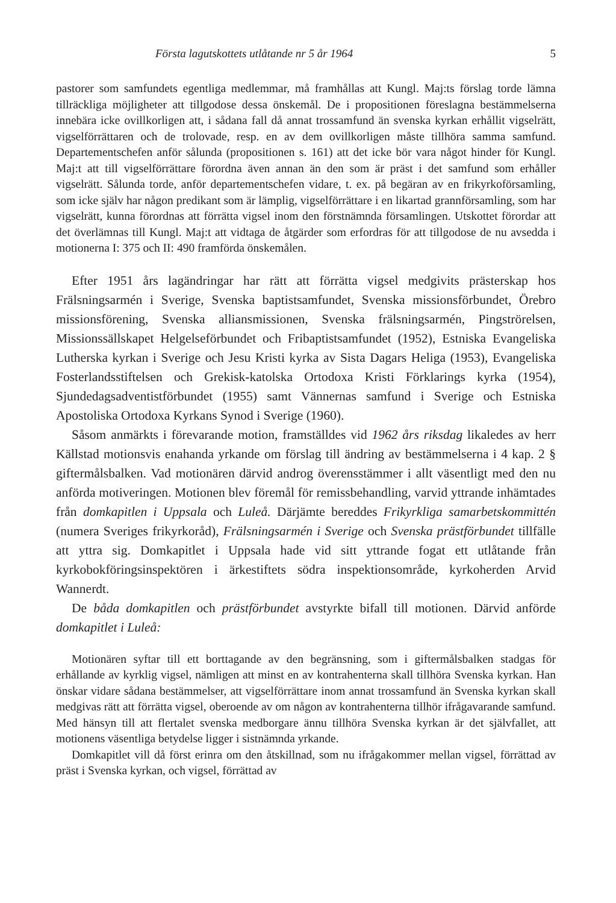Första lagutskottets utlåtande nr 5 år 1964 5
pastorer som samfundets egentliga medlemmar, må framhållas att Kungl. Maj:ts förslag torde lämna tillräckliga möjligheter att tillgodose dessa önskemål. De i propositionen föreslagna bestämmelserna innebära icke ovillkorligen att, i sådana fall då annat trossamfund än svenska kyrkan erhållit vigselrätt, vigselförrättaren och de trolovade, resp. en av dem ovillkorligen måste tillhöra samma samfund. Departementschefen anför sålunda (propositionen s. 161) att det icke bör vara något hinder för Kungl. Maj:t att till vigselförrättare förordna även annan än den som är präst i det samfund som erhåller vigselrätt. Sålunda torde, anför departementschefen vidare, t. ex. på begäran av en frikyrkoförsamling, som icke själv har någon predikant som är lämplig, vigselförrättare i en likartad grannförsamling, som har vigselrätt, kunna förordnas att förrätta vigsel inom den förstnämnda församlingen. Utskottet förordar att det överlämnas till Kungl. Maj:t att vidtaga de åtgärder som erfordras för att tillgodose de nu avsedda i motionerna I: 375 och II: 490 framförda önskemålen.
Efter 1951 års lagändringar har rätt att förrätta vigsel medgivits prästerskap hos Frälsningsarmén i Sverige, Svenska baptistsamfundet, Svenska missionsförbundet, Örebro missionsförening, Svenska alliansmissionen, Svenska frälsningsarmén, Pingströrelsen, Missionssällskapet Helgelseförbundet och Fribaptistsamfundet (1952), Estniska Evangeliska Lutherska kyrkan i Sverige och Jesu Kristi kyrka av Sista Dagars Heliga (1953), Evangeliska Fosterlandsstiftelsen och Grekisk-katolska Ortodoxa Kristi Förklarings kyrka (1954), Sjundedagsadventistförbundet (1955) samt Vännernas samfund i Sverige och Estniska Apostoliska Ortodoxa Kyrkans Synod i Sverige (1960).
Såsom anmärkts i förevarande motion, framställdes vid 1962 års riksdag likaledes av herr Källstad motionsvis enahanda yrkande om förslag till ändring av bestämmelserna i 4 kap. 2 § giftermålsbalken. Vad motionären därvid androg överensstämmer i allt väsentligt med den nu anförda motiveringen. Motionen blev föremål för remissbehandling, varvid yttrande inhämtades från domkapitlen i Uppsala och Luleå. Därjämte bereddes Frikyrkliga samarbetskommittén (numera Sveriges frikyrkoråd), Frälsningsarmén i Sverige och Svenska prästförbundet tillfälle att yttra sig. Domkapitlet i Uppsala hade vid sitt yttrande fogat ett utlåtande från kyrkobokföringsinspektören i ärkestiftets södra inspektionsområde, kyrkoherden Arvid Wannerdt.
De båda domkapitlen och prästförbundet avstyrkte bifall till motionen. Därvid anförde domkapitlet i Luleå:
Motionären syftar till ett borttagande av den begränsning, som i giftermålsbalken stadgas för erhållande av kyrklig vigsel, nämligen att minst en av kontrahenterna skall tillhöra Svenska kyrkan. Han önskar vidare sådana bestämmelser, att vigselförrättare inom annat trossamfund än Svenska kyrkan skall medgivas rätt att förrätta vigsel, oberoende av om någon av kontrahenterna tillhör ifrågavarande samfund. Med hänsyn till att flertalet svenska medborgare ännu tillhöra Svenska kyrkan är det självfallet, att motionens väsentliga betydelse ligger i sistnämnda yrkande.
Domkapitlet vill då först erinra om den åtskillnad, som nu ifrågakommer mellan vigsel, förrättad av präst i Svenska kyrkan, och vigsel, förrättad av